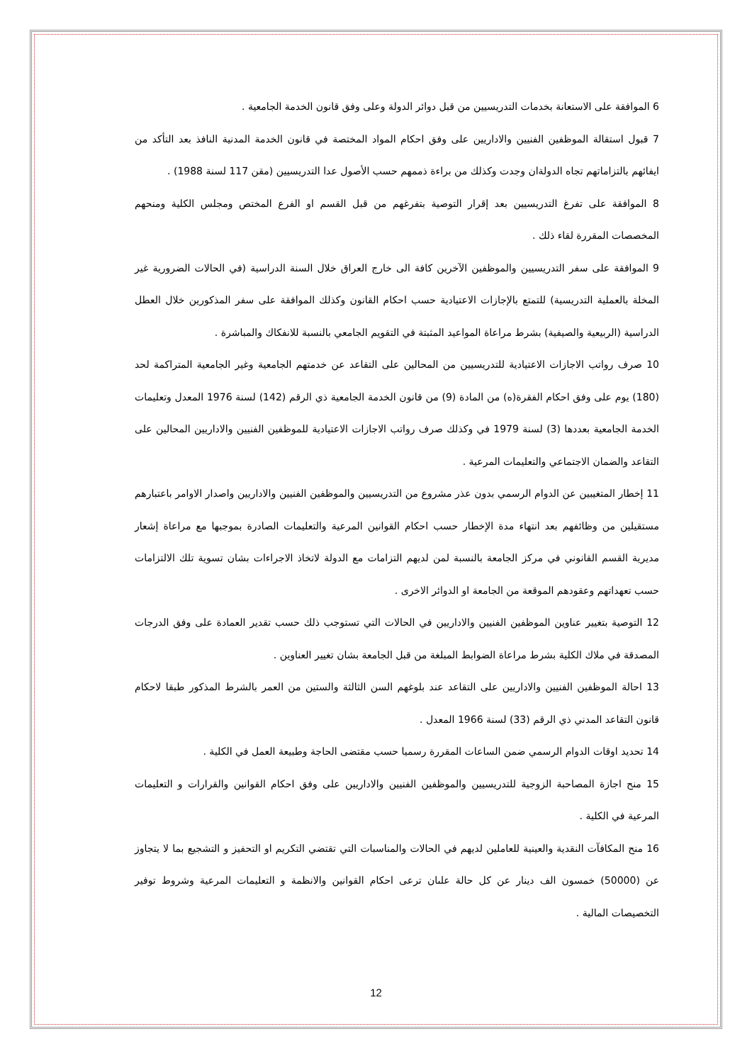6 الموافقة على الاستعانة بخدمات التدريسيين من قبل دوائر الدولة وعلى وفق قانون الخدمة الجامعية .
7 قبول استقالة الموظفين الفنيين والاداريين على وفق احكام المواد المختصة في قانون الخدمة المدنية النافذ بعد التأكد من ايفائهم بالتزاماتهم تجاه الدولةان وجدت وكذلك من براءة ذممهم حسب الأصول عدا التدريسيين (مقن 117 لسنة 1988) .
8 الموافقة على تفرغ التدريسيين بعد إقرار التوصية بتفرغهم من قبل القسم او الفرع المختص ومجلس الكلية ومنحهم المخصصات المقررة لقاء ذلك .
9 الموافقة على سفر التدريسيين والموظفين الآخرين كافة الى خارج العراق خلال السنة الدراسية (في الحالات الضرورية غير المخلة بالعملية التدريسية) للتمتع بالإجازات الاعتيادية حسب احكام القانون وكذلك الموافقة على سفر المذكورين خلال العطل الدراسية (الربيعية والصيفية) بشرط مراعاة المواعيد المثبتة في التقويم الجامعي بالنسبة للانفكاك والمباشرة .
10 صرف رواتب الاجازات الاعتيادية للتدريسيين من المحالين على التقاعد عن خدمتهم الجامعية وغير الجامعية المتراكمة لحد (180) يوم على وفق احكام الفقرة(ه) من المادة (9) من قانون الخدمة الجامعية ذي الرقم (142) لسنة 1976 المعدل وتعليمات الخدمة الجامعية بعددها (3) لسنة 1979 في وكذلك صرف رواتب الاجازات الاعتيادية للموظفين الفنيين والاداريين المحالين على التقاعد والضمان الاجتماعي والتعليمات المرعية .
11 إخطار المتغيبين عن الدوام الرسمي بدون عذر مشروع من التدريسيين والموظفين الفنيين والاداريين واصدار الاوامر باعتبارهم مستقيلين من وظائفهم بعد انتهاء مدة الإخطار حسب احكام القوانين المرعية والتعليمات الصادرة بموجبها مع مراعاة إشعار مديرية القسم القانوني في مركز الجامعة بالنسبة لمن لديهم التزامات مع الدولة لاتخاذ الاجراءات بشان تسوية تلك الالتزامات حسب تعهداتهم وعقودهم الموقعة من الجامعة او الدوائر الاخرى .
12 التوصية بتغيير عناوين الموظفين الفنيين والاداريين في الحالات التي تستوجب ذلك حسب تقدير العمادة على وفق الدرجات المصدقة في ملاك الكلية بشرط مراعاة الضوابط المبلغة من قبل الجامعة بشان تغيير العناوين .
13 احالة الموظفين الفنيين والاداريين على التقاعد عند بلوغهم السن الثالثة والستين من العمر بالشرط المذكور طبقا لاحكام قانون التقاعد المدني ذي الرقم (33) لسنة 1966 المعدل .
14 تحديد اوقات الدوام الرسمي ضمن الساعات المقررة رسميا حسب مقتضى الحاجة وطبيعة العمل في الكلية .
15 منح اجازة المصاحبة الزوجية للتدريسيين والموظفين الفنيين والاداريين على وفق احكام القوانين والقرارات و التعليمات المرعية في الكلية .
16 منح المكافآت النقدية والعينية للعاملين لديهم في الحالات والمناسبات التي تقتضي التكريم او التحفيز و التشجيع بما لا يتجاوز عن (50000) خمسون الف دينار عن كل حالة علىان ترعى احكام القوانين والانظمة و التعليمات المرعية وشروط توفير التخصيصات المالية .
12